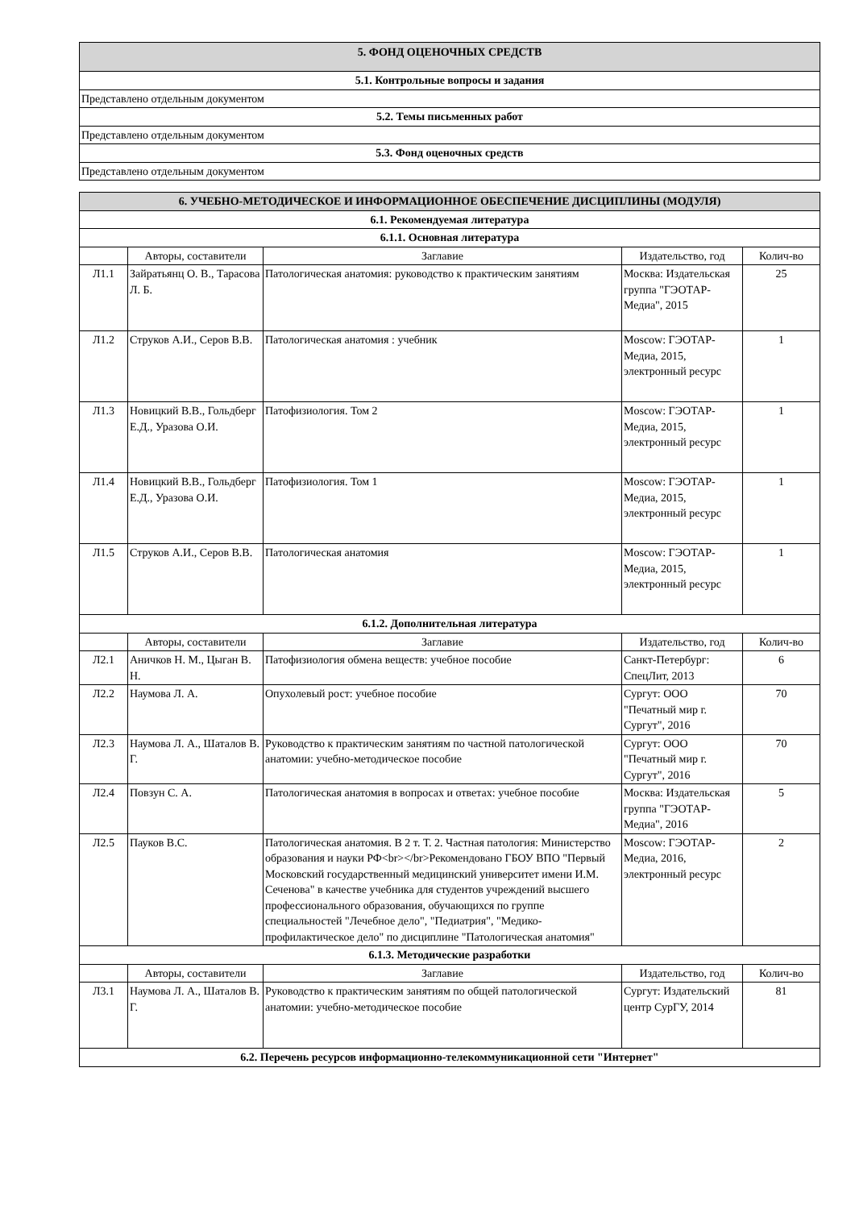| 5. ФОНД ОЦЕНОЧНЫХ СРЕДСТВ |
| 5.1. Контрольные вопросы и задания |
| Представлено отдельным документом |
| 5.2. Темы письменных работ |
| Представлено отдельным документом |
| 5.3. Фонд оценочных средств |
| Представлено отдельным документом |
| 6. УЧЕБНО-МЕТОДИЧЕСКОЕ И ИНФОРМАЦИОННОЕ ОБЕСПЕЧЕНИЕ ДИСЦИПЛИНЫ (МОДУЛЯ) | | | | |
| 6.1. Рекомендуемая литература | | | | |
| 6.1.1. Основная литература | | | | |
| | Авторы, составители | Заглавие | Издательство, год | Колич-во |
| Л1.1 | Зайратьянц О. В., Тарасова Л. Б. | Патологическая анатомия: руководство к практическим занятиям | Москва: Издательская группа "ГЭОТАР-Медиа", 2015 | 25 |
| Л1.2 | Струков А.И., Серов В.В. | Патологическая анатомия : учебник | Moscow: ГЭОТАР-Медиа, 2015, электронный ресурс | 1 |
| Л1.3 | Новицкий В.В., Гольдберг Е.Д., Уразова О.И. | Патофизиология. Том 2 | Moscow: ГЭОТАР-Медиа, 2015, электронный ресурс | 1 |
| Л1.4 | Новицкий В.В., Гольдберг Е.Д., Уразова О.И. | Патофизиология. Том 1 | Moscow: ГЭОТАР-Медиа, 2015, электронный ресурс | 1 |
| Л1.5 | Струков А.И., Серов В.В. | Патологическая анатомия | Moscow: ГЭОТАР-Медиа, 2015, электронный ресурс | 1 |
| 6.1.2. Дополнительная литература | | | | |
| | Авторы, составители | Заглавие | Издательство, год | Колич-во |
| Л2.1 | Аничков Н. М., Цыган В. Н. | Патофизиология обмена веществ: учебное пособие | Санкт-Петербург: СпецЛит, 2013 | 6 |
| Л2.2 | Наумова Л. А. | Опухолевый рост: учебное пособие | Сургут: ООО "Печатный мир г. Сургут", 2016 | 70 |
| Л2.3 | Наумова Л. А., Шаталов В. Г. | Руководство к практическим занятиям по частной патологической анатомии: учебно-методическое пособие | Сургут: ООО "Печатный мир г. Сургут", 2016 | 70 |
| Л2.4 | Повзун С. А. | Патологическая анатомия в вопросах и ответах: учебное пособие | Москва: Издательская группа "ГЭОТАР-Медиа", 2016 | 5 |
| Л2.5 | Пауков В.С. | Патологическая анатомия. В 2 т. Т. 2. Частная патология: Министерство образования и науки РФ<br></br>Рекомендовано ГБОУ ВПО "Первый Московский государственный медицинский университет имени И.М. Сеченова" в качестве учебника для студентов учреждений высшего профессионального образования, обучающихся по группе специальностей "Лечебное дело", "Педиатрия", "Медико-профилактическое дело" по дисциплине "Патологическая анатомия" | Moscow: ГЭОТАР-Медиа, 2016, электронный ресурс | 2 |
| 6.1.3. Методические разработки | | | | |
| | Авторы, составители | Заглавие | Издательство, год | Колич-во |
| Л3.1 | Наумова Л. А., Шаталов В. Г. | Руководство к практическим занятиям по общей патологической анатомии: учебно-методическое пособие | Сургут: Издательский центр СурГУ, 2014 | 81 |
| 6.2. Перечень ресурсов информационно-телекоммуникационной сети "Интернет" | | | | |